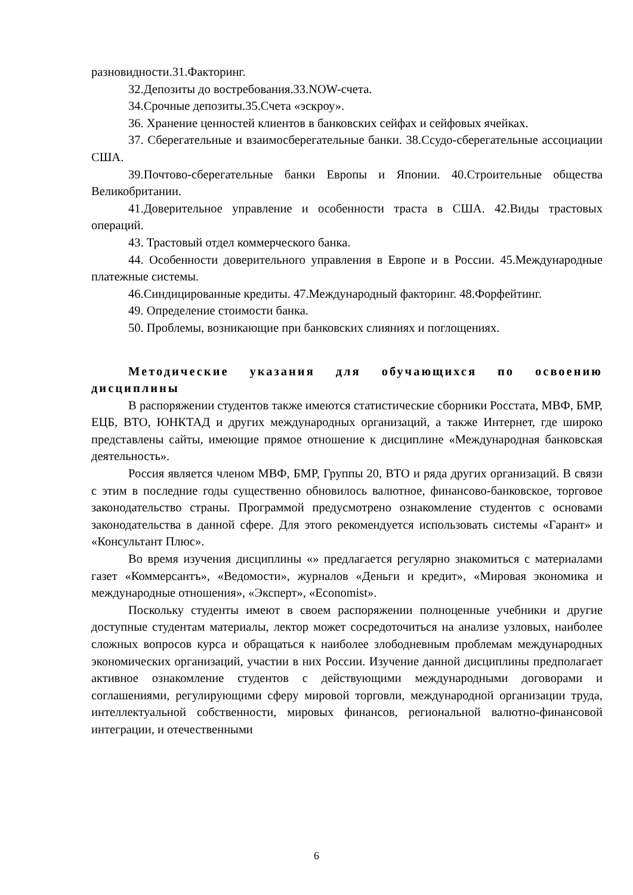разновидности.31.Факторинг.
32.Депозиты до востребования.33.NOW-счета.
34.Срочные депозиты.35.Счета «эскроу».
36. Хранение ценностей клиентов в банковских сейфах и сейфовых ячейках.
37. Сберегательные и взаимосберегательные банки. 38.Ссудо-сберегательные ассоциации США.
39.Почтово-сберегательные банки Европы и Японии. 40.Строительные общества Великобритании.
41.Доверительное управление и особенности траста в США. 42.Виды трастовых операций.
43. Трастовый отдел коммерческого банка.
44. Особенности доверительного управления в Европе и в России. 45.Международные платежные системы.
46.Синдицированные кредиты. 47.Международный факторинг. 48.Форфейтинг.
49. Определение стоимости банка.
50. Проблемы, возникающие при банковских слияниях и поглощениях.
Методические указания для обучающихся по освоению дисциплины
В распоряжении студентов также имеются статистические сборники Росстата, МВФ, БМР, ЕЦБ, ВТО, ЮНКТАД и других международных организаций, а также Интернет, где широко представлены сайты, имеющие прямое отношение к дисциплине «Международная банковская деятельность».
Россия является членом МВФ, БМР, Группы 20, ВТО и ряда других организаций. В связи с этим в последние годы существенно обновилось валютное, финансово-банковское, торговое законодательство страны. Программой предусмотрено ознакомление студентов с основами законодательства в данной сфере. Для этого рекомендуется использовать системы «Гарант» и «Консультант Плюс».
Во время изучения дисциплины «» предлагается регулярно знакомиться с материалами газет «Коммерсантъ», «Ведомости», журналов «Деньги и кредит», «Мировая экономика и международные отношения», «Эксперт», «Economist».
Поскольку студенты имеют в своем распоряжении полноценные учебники и другие доступные студентам материалы, лектор может сосредоточиться на анализе узловых, наиболее сложных вопросов курса и обращаться к наиболее злободневным проблемам международных экономических организаций, участии в них России. Изучение данной дисциплины предполагает активное ознакомление студентов с действующими международными договорами и соглашениями, регулирующими сферу мировой торговли, международной организации труда, интеллектуальной собственности, мировых финансов, региональной валютно-финансовой интеграции, и отечественными
6